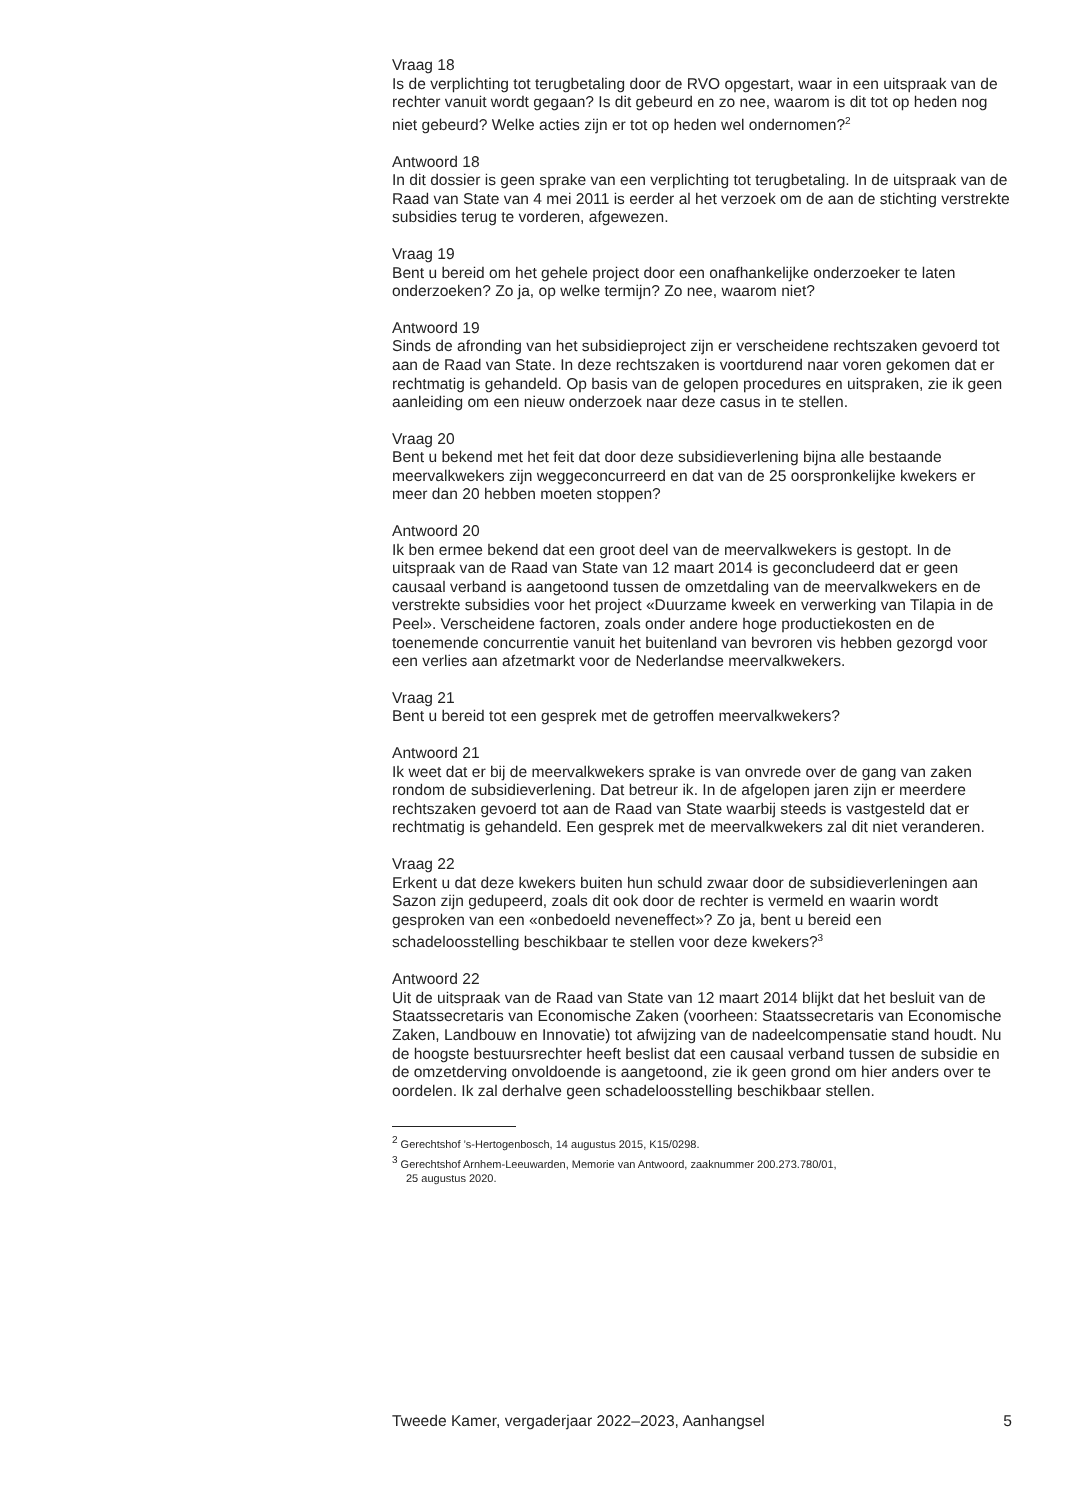Vraag 18
Is de verplichting tot terugbetaling door de RVO opgestart, waar in een uitspraak van de rechter vanuit wordt gegaan? Is dit gebeurd en zo nee, waarom is dit tot op heden nog niet gebeurd? Welke acties zijn er tot op heden wel ondernomen?<sup>2</sup>
Antwoord 18
In dit dossier is geen sprake van een verplichting tot terugbetaling. In de uitspraak van de Raad van State van 4 mei 2011 is eerder al het verzoek om de aan de stichting verstrekte subsidies terug te vorderen, afgewezen.
Vraag 19
Bent u bereid om het gehele project door een onafhankelijke onderzoeker te laten onderzoeken? Zo ja, op welke termijn? Zo nee, waarom niet?
Antwoord 19
Sinds de afronding van het subsidieproject zijn er verscheidene rechtszaken gevoerd tot aan de Raad van State. In deze rechtszaken is voortdurend naar voren gekomen dat er rechtmatig is gehandeld. Op basis van de gelopen procedures en uitspraken, zie ik geen aanleiding om een nieuw onderzoek naar deze casus in te stellen.
Vraag 20
Bent u bekend met het feit dat door deze subsidieverlening bijna alle bestaande meervalkwekers zijn weggeconcurreerd en dat van de 25 oorspronkelijke kwekers er meer dan 20 hebben moeten stoppen?
Antwoord 20
Ik ben ermee bekend dat een groot deel van de meervalkwekers is gestopt. In de uitspraak van de Raad van State van 12 maart 2014 is geconcludeerd dat er geen causaal verband is aangetoond tussen de omzetdaling van de meervalkwekers en de verstrekte subsidies voor het project «Duurzame kweek en verwerking van Tilapia in de Peel». Verscheidene factoren, zoals onder andere hoge productiekosten en de toenemende concurrentie vanuit het buitenland van bevroren vis hebben gezorgd voor een verlies aan afzetmarkt voor de Nederlandse meervalkwekers.
Vraag 21
Bent u bereid tot een gesprek met de getroffen meervalkwekers?
Antwoord 21
Ik weet dat er bij de meervalkwekers sprake is van onvrede over de gang van zaken rondom de subsidieverlening. Dat betreur ik. In de afgelopen jaren zijn er meerdere rechtszaken gevoerd tot aan de Raad van State waarbij steeds is vastgesteld dat er rechtmatig is gehandeld. Een gesprek met de meervalkwekers zal dit niet veranderen.
Vraag 22
Erkent u dat deze kwekers buiten hun schuld zwaar door de subsidieverleningen aan Sazon zijn gedupeerd, zoals dit ook door de rechter is vermeld en waarin wordt gesproken van een «onbedoeld neveneffect»? Zo ja, bent u bereid een schadeloosstelling beschikbaar te stellen voor deze kwekers?<sup>3</sup>
Antwoord 22
Uit de uitspraak van de Raad van State van 12 maart 2014 blijkt dat het besluit van de Staatssecretaris van Economische Zaken (voorheen: Staatssecretaris van Economische Zaken, Landbouw en Innovatie) tot afwijzing van de nadeelcompensatie stand houdt. Nu de hoogste bestuursrechter heeft beslist dat een causaal verband tussen de subsidie en de omzetderving onvoldoende is aangetoond, zie ik geen grond om hier anders over te oordelen. Ik zal derhalve geen schadeloosstelling beschikbaar stellen.
<sup>2</sup> Gerechtshof ’s-Hertogenbosch, 14 augustus 2015, K15/0298.
<sup>3</sup> Gerechtshof Arnhem-Leeuwarden, Memorie van Antwoord, zaaknummer 200.273.780/01,
25 augustus 2020.
Tweede Kamer, vergaderjaar 2022–2023, Aanhangsel 5